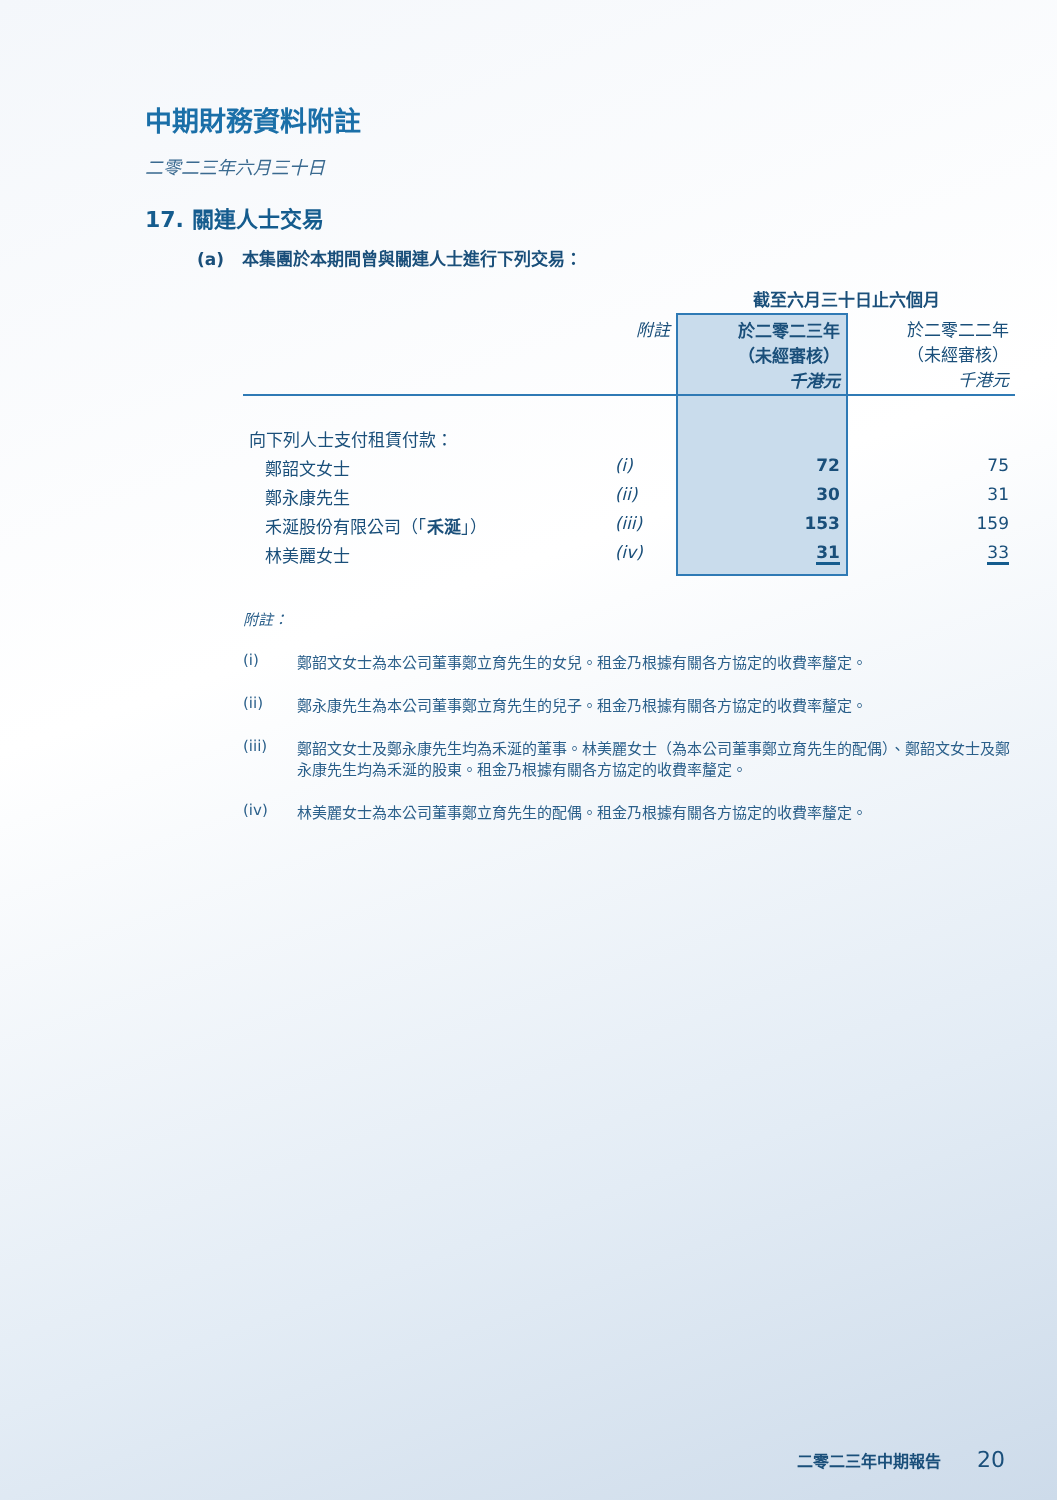中期財務資料附註
二零二三年六月三十日
17. 關連人士交易
(a) 本集團於本期間曾與關連人士進行下列交易：
| | | 截至六月三十日止六個月 | |
| --- | --- | --- | --- |
| | 附註 | 於二零二三年 （未經審核） 千港元 | 於二零二二年 （未經審核） 千港元 |
| 向下列人士支付租賃付款： | | | |
| 鄭韶文女士 | (i) | 72 | 75 |
| 鄭永康先生 | (ii) | 30 | 31 |
| 禾涎股份有限公司（「 禾涎 」） | (iii) | 153 | 159 |
| 林美麗女士 | (iv) | 31 | 33 |
附註：
(i) 鄭韶文女士為本公司董事鄭立育先生的女兒。租金乃根據有關各方協定的收費率釐定。
(ii) 鄭永康先生為本公司董事鄭立育先生的兒子。租金乃根據有關各方協定的收費率釐定。
(iii) 鄭韶文女士及鄭永康先生均為禾涎的董事。林美麗女士（為本公司董事鄭立育先生的配偶）、鄭韶文女士及鄭永康先生均為禾涎的股東。租金乃根據有關各方協定的收費率釐定。
(iv) 林美麗女士為本公司董事鄭立育先生的配偶。租金乃根據有關各方協定的收費率釐定。
二零二三年中期報告 20